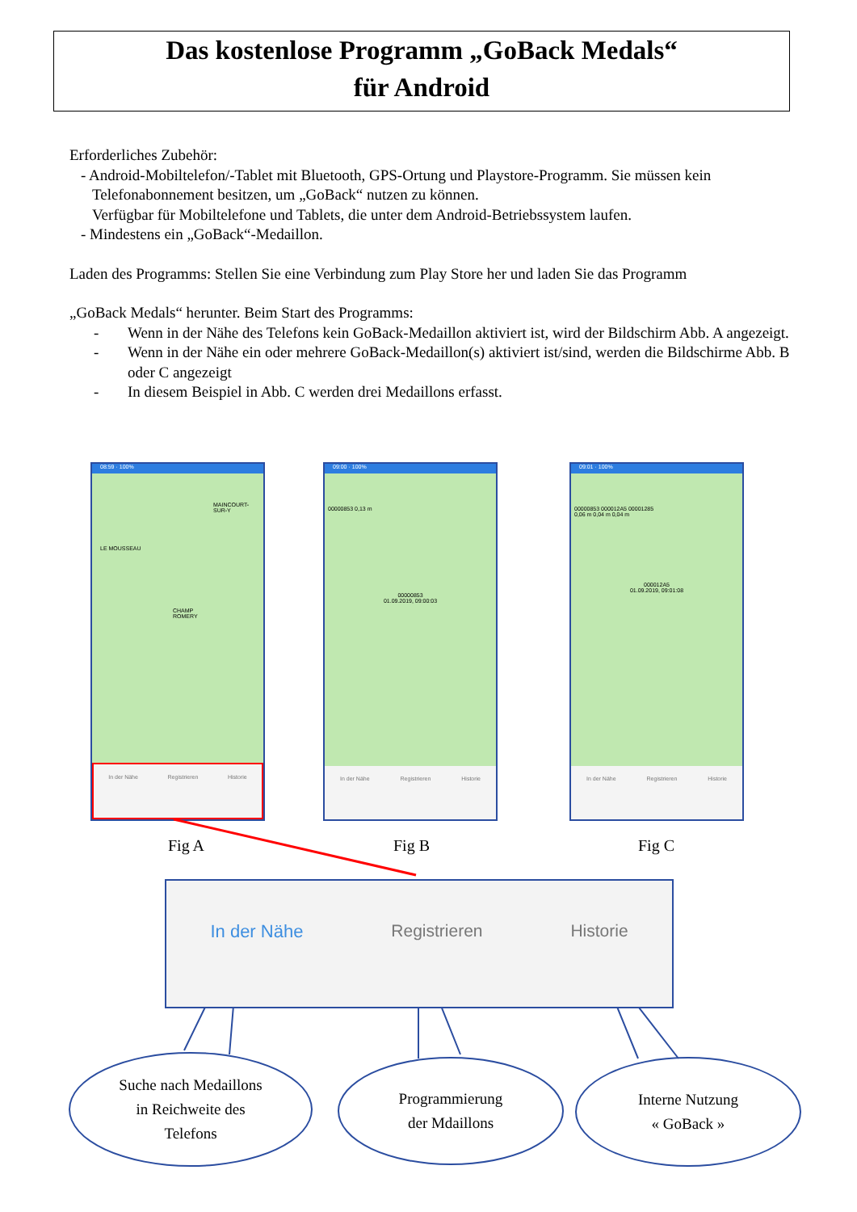Das kostenlose Programm „GoBack Medals“
für Android
Erforderliches Zubehör:
- Android-Mobiltelefon/-Tablet mit Bluetooth, GPS-Ortung und Playstore-Programm. Sie müssen kein Telefonabonnement besitzen, um „GoBack“ nutzen zu können.
Verfügbar für Mobiltelefone und Tablets, die unter dem Android-Betriebssystem laufen.
- Mindestens ein „GoBack“-Medaillon.
Laden des Programms: Stellen Sie eine Verbindung zum Play Store her und laden Sie das Programm
„GoBack Medals“ herunter. Beim Start des Programms:
- Wenn in der Nähe des Telefons kein GoBack-Medaillon aktiviert ist, wird der Bildschirm Abb. A angezeigt.
- Wenn in der Nähe ein oder mehrere GoBack-Medaillon(s) aktiviert ist/sind, werden die Bildschirme Abb. B oder C angezeigt
- In diesem Beispiel in Abb. C werden drei Medaillons erfasst.
08:59 · 100%
MAINCOURT-SUR-Y
LE MOUSSEAU
CHAMP ROMERY
In der Nähe Registrieren Historie
09:00 · 100%
00000853 0,13 m
00000853
01.09.2019, 09:00:03
In der Nähe Registrieren Historie
09:01 · 100%
00000853 000012A5 00001285
0,06 m 0,04 m 0,04 m
000012A5
01.09.2019, 09:01:08
In der Nähe Registrieren Historie
Fig A Fig B Fig C
In der Nähe Registrieren Historie
Suche nach Medaillons
in Reichweite des
Telefons
Programmierung
der Mdaillons
Interne Nutzung
« GoBack »